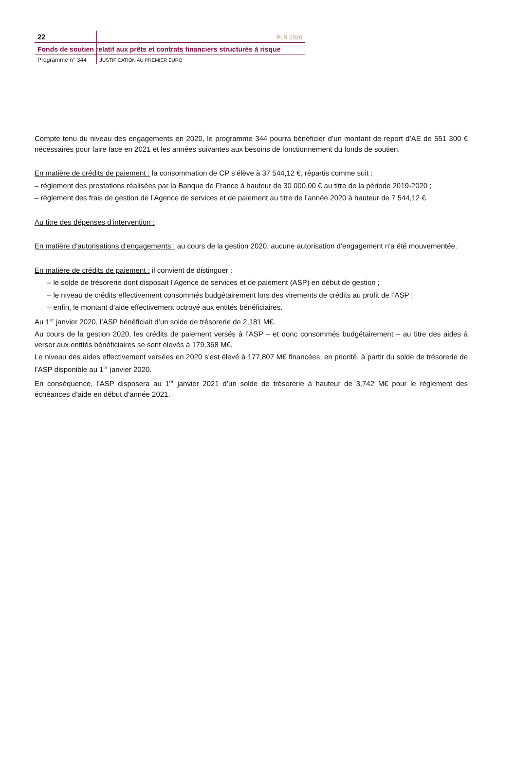22 PLR 2020
Fonds de soutien relatif aux prêts et contrats financiers structurés à risque
Programme n° 344 JUSTIFICATION AU PREMIER EURO
Compte tenu du niveau des engagements en 2020, le programme 344 pourra bénéficier d’un montant de report d’AE de 551 300 € nécessaires pour faire face en 2021 et les années suivantes aux besoins de fonctionnement du fonds de soutien.
En matière de crédits de paiement : la consommation de CP s’élève à 37 544,12 €, répartis comme suit :
– règlement des prestations réalisées par la Banque de France à hauteur de 30 000,00 € au titre de la période 2019-2020 ;
– règlement des frais de gestion de l’Agence de services et de paiement au titre de l’année 2020 à hauteur de 7 544,12 €
Au titre des dépenses d’intervention :
En matière d’autorisations d’engagements : au cours de la gestion 2020, aucune autorisation d’engagement n’a été mouvementée.
En matière de crédits de paiement : il convient de distinguer :
– le solde de trésorerie dont disposait l’Agence de services et de paiement (ASP) en début de gestion ;
– le niveau de crédits effectivement consommés budgétairement lors des virements de crédits au profit de l’ASP ;
– enfin, le montant d’aide effectivement octroyé aux entités bénéficiaires.
Au 1<sup>er</sup> janvier 2020, l’ASP bénéficiait d’un solde de trésorerie de 2,181 M€.
Au cours de la gestion 2020, les crédits de paiement versés à l’ASP – et donc consommés budgétairement – au titre des aides à verser aux entités bénéficiaires se sont élevés à 179,368 M€.
Le niveau des aides effectivement versées en 2020 s’est élevé à 177,807 M€ financées, en priorité, à partir du solde de trésorerie de l’ASP disponible au 1<sup>er</sup> janvier 2020.
En conséquence, l’ASP disposera au 1<sup>er</sup> janvier 2021 d’un solde de trésorerie à hauteur de 3,742 M€ pour le règlement des échéances d’aide en début d’année 2021.